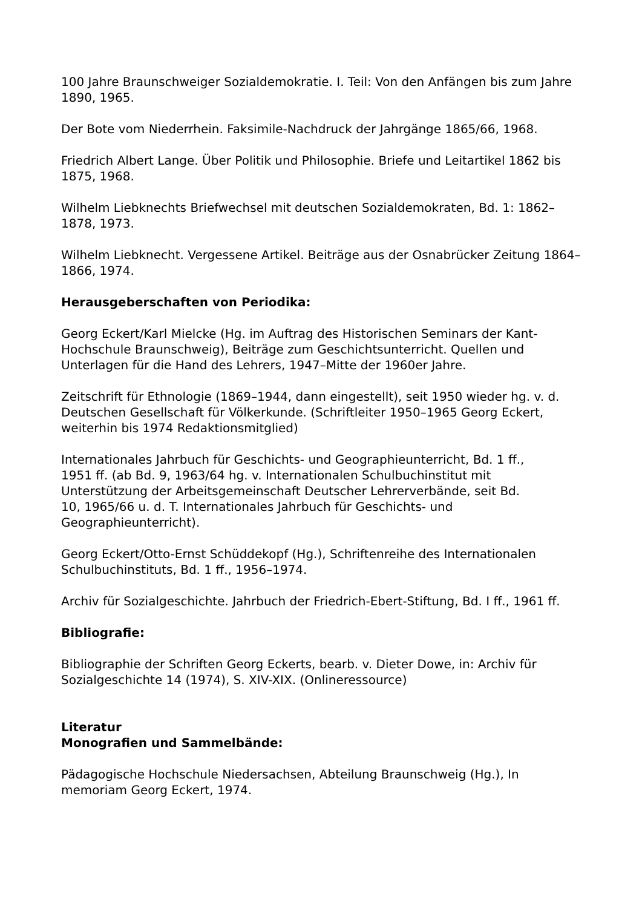100 Jahre Braunschweiger Sozialdemokratie. I. Teil: Von den Anfängen bis zum Jahre 1890, 1965.
Der Bote vom Niederrhein. Faksimile-Nachdruck der Jahrgänge 1865/66, 1968.
Friedrich Albert Lange. Über Politik und Philosophie. Briefe und Leitartikel 1862 bis 1875, 1968.
Wilhelm Liebknechts Briefwechsel mit deutschen Sozialdemokraten, Bd. 1: 1862–1878, 1973.
Wilhelm Liebknecht. Vergessene Artikel. Beiträge aus der Osnabrücker Zeitung 1864–1866, 1974.
Herausgeberschaften von Periodika:
Georg Eckert/Karl Mielcke (Hg. im Auftrag des Historischen Seminars der Kant-Hochschule Braunschweig), Beiträge zum Geschichtsunterricht. Quellen und Unterlagen für die Hand des Lehrers, 1947–Mitte der 1960er Jahre.
Zeitschrift für Ethnologie (1869–1944, dann eingestellt), seit 1950 wieder hg. v. d. Deutschen Gesellschaft für Völkerkunde. (Schriftleiter 1950–1965 Georg Eckert, weiterhin bis 1974 Redaktionsmitglied)
Internationales Jahrbuch für Geschichts- und Geographieunterricht, Bd. 1 ff., 1951 ff. (ab Bd. 9, 1963/64 hg. v. Internationalen Schulbuchinstitut mit Unterstützung der Arbeitsgemeinschaft Deutscher Lehrerverbände, seit Bd. 10, 1965/66 u. d. T. Internationales Jahrbuch für Geschichts- und Geographieunterricht).
Georg Eckert/Otto-Ernst Schüddekopf (Hg.), Schriftenreihe des Internationalen Schulbuchinstituts, Bd. 1 ff., 1956–1974.
Archiv für Sozialgeschichte. Jahrbuch der Friedrich-Ebert-Stiftung, Bd. I ff., 1961 ff.
Bibliografie:
Bibliographie der Schriften Georg Eckerts, bearb. v. Dieter Dowe, in: Archiv für Sozialgeschichte 14 (1974), S. XIV-XIX. (Onlineressource)
Literatur
Monografien und Sammelbände:
Pädagogische Hochschule Niedersachsen, Abteilung Braunschweig (Hg.), In memoriam Georg Eckert, 1974.